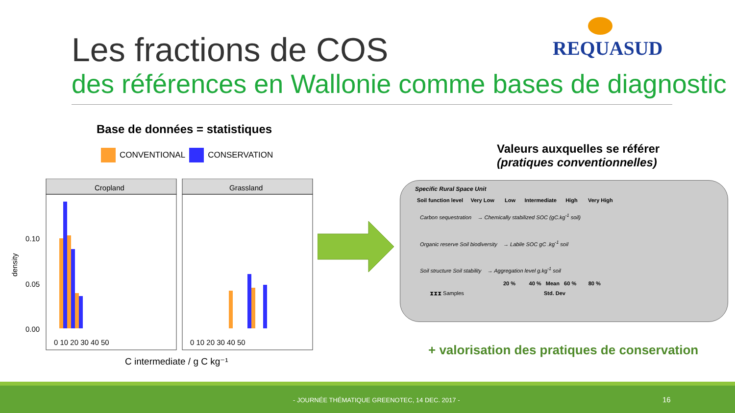Les fractions de COS REQUASUD
des références en Wallonie comme bases de diagnostic
Base de données = statistiques
CONVENTIONAL CONSERVATION
density
Cropland
Grassland
0.10
0.05
0.00
0 10 20 30 40 50
0 10 20 30 40 50
C intermediate / g C kg⁻¹
Valeurs auxquelles se référer
(pratiques conventionnelles)
Specific Rural Space Unit
Soil function level Very Low Low Intermediate High Very High
Carbon sequestration → Chemically stabilized SOC (gC.kg<sup>-1</sup> soil)
Organic reserve Soil biodiversity → Labile SOC gC .kg<sup>-1</sup> soil
Soil structure Soil stability → Aggregation level g.kg<sup>-1</sup> soil
20 % 40 % Mean 60 % 80 %
⧗⧗⧗ Samples Std. Dev
+ valorisation des pratiques de conservation
- JOURNÉE THÉMATIQUE GREENOTEC, 14 DEC. 2017 - 16